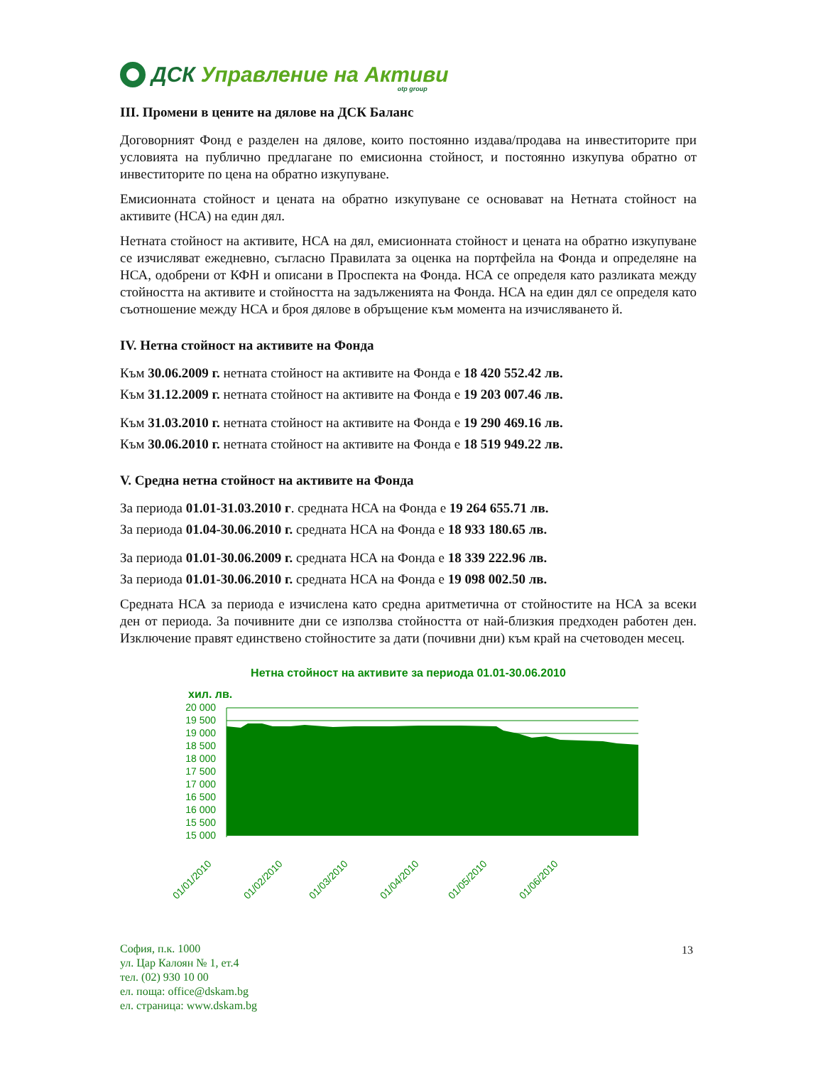ДСК Управление на Активи otp group
III. Промени в цените на дялове на ДСК Баланс
Договорният Фонд е разделен на дялове, които постоянно издава/продава на инвеститорите при условията на публично предлагане по емисионна стойност, и постоянно изкупува обратно от инвеститорите по цена на обратно изкупуване.
Емисионната стойност и цената на обратно изкупуване се основават на Нетната стойност на активите (НСА) на един дял.
Нетната стойност на активите, НСА на дял, емисионната стойност и цената на обратно изкупуване се изчисляват ежедневно, съгласно Правилата за оценка на портфейла на Фонда и определяне на НСА, одобрени от КФН и описани в Проспекта на Фонда. НСА се определя като разликата между стойността на активите и стойността на задълженията на Фонда. НСА на един дял се определя като съотношение между НСА и броя дялове в обръщение към момента на изчисляването й.
IV. Нетна стойност на активите на Фонда
Към 30.06.2009 г. нетната стойност на активите на Фонда е 18 420 552.42 лв.
Към 31.12.2009 г. нетната стойност на активите на Фонда е 19 203 007.46 лв.
Към 31.03.2010 г. нетната стойност на активите на Фонда е 19 290 469.16 лв.
Към 30.06.2010 г. нетната стойност на активите на Фонда е 18 519 949.22 лв.
V. Средна нетна стойност на активите на Фонда
За периода 01.01-31.03.2010 г. средната НСА на Фонда е 19 264 655.71 лв.
За периода 01.04-30.06.2010 г. средната НСА на Фонда е 18 933 180.65 лв.
За периода 01.01-30.06.2009 г. средната НСА на Фонда е 18 339 222.96 лв.
За периода 01.01-30.06.2010 г. средната НСА на Фонда е 19 098 002.50 лв.
Средната НСА за периода е изчислена като средна аритметична от стойностите на НСА за всеки ден от периода. За почивните дни се използва стойността от най-близкия предходен работен ден. Изключение правят единствено стойностите за дати (почивни дни) към край на счетоводен месец.
Нетна стойност на активите за периода 01.01-30.06.2010
хил. лв.
20 000
19 500
19 000
18 500
18 000
17 500
17 000
16 500
16 000
15 500
15 000
01/01/2010
01/02/2010
01/03/2010
01/04/2010
01/05/2010
01/06/2010
София, п.к. 1000
ул. Цар Калоян № 1, ет.4
тел. (02) 930 10 00
ел. поща: office@dskam.bg
ел. страница: www.dskam.bg
13